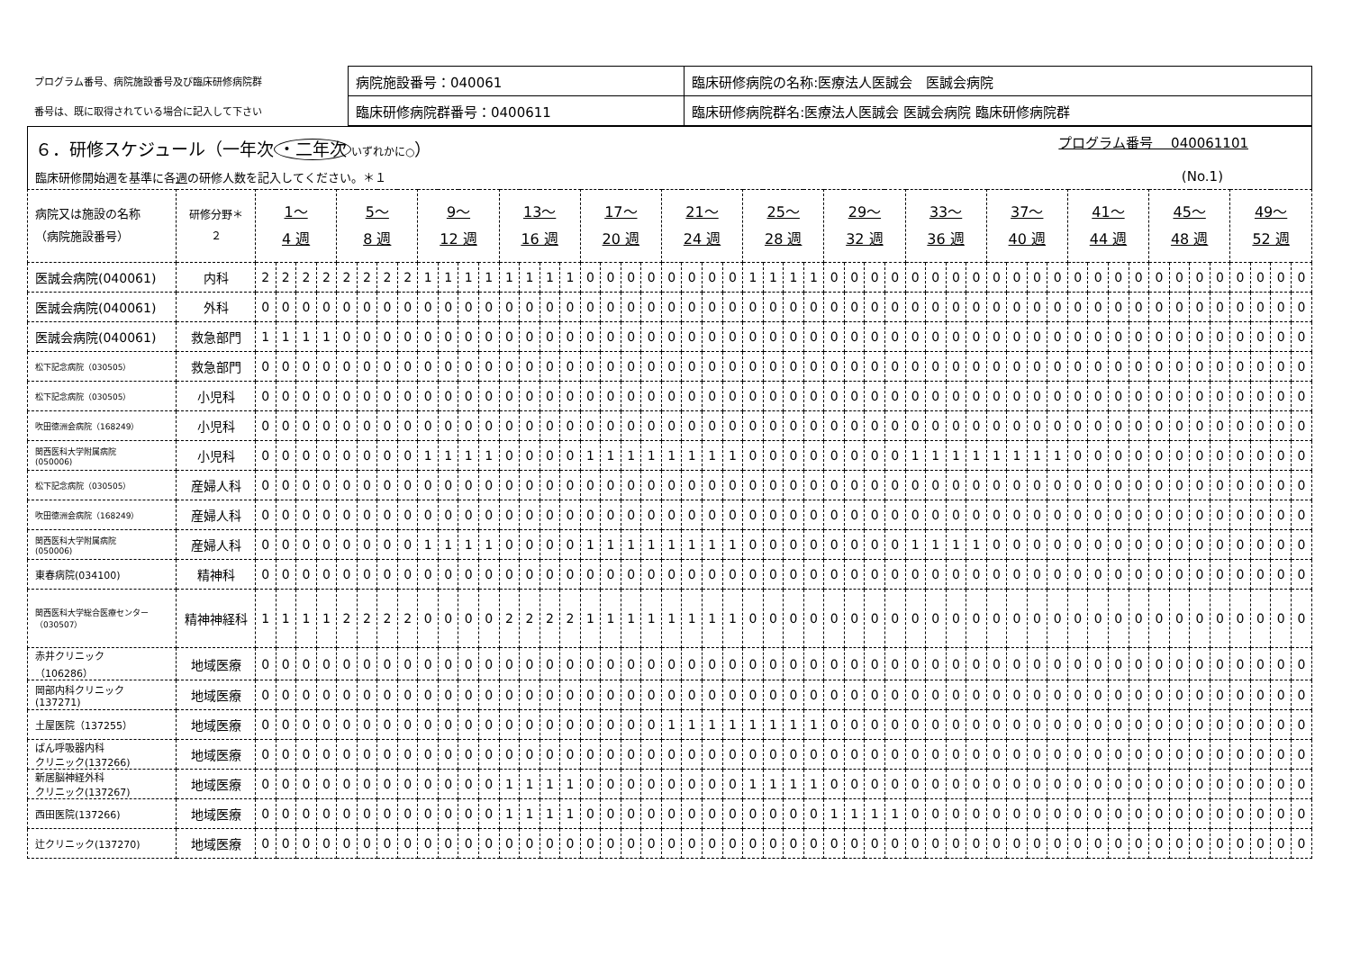| プログラム番号、病院施設番号及び臨床研修病院群 | 病院施設番号：040061 | 臨床研修病院の名称:医療法人医誠会 医誠会病院 |
| 番号は、既に取得されている場合に記入して下さい | 臨床研修病院群番号：0400611 | 臨床研修病院群名:医療法人医誠会 医誠会病院 臨床研修病院群 |
６．研修スケジュール（一年次 ・二年次 いずれかに○）
プログラム番号　 040061101
臨床研修開始週を基準に各週の研修人数を記入してください。＊１ (No.1)
| 病院又は施設の名称 （病院施設番号） | 研修分野＊ ２ | 1～ 4 週 | | | | 5～ 8 週 | | | | 9～ 12 週 | | | | 13～ 16 週 | | | | 17～ 20 週 | | | | 21～ 24 週 | | | | 25～ 28 週 | | | | 29～ 32 週 | | | | 33～ 36 週 | | | | 37～ 40 週 | | | | 41～ 44 週 | | | | 45～ 48 週 | | | | 49～ 52 週 | | | |
| --- | --- | --- | --- | --- | --- | --- | --- | --- | --- | --- | --- | --- | --- | --- | --- | --- | --- | --- | --- | --- | --- | --- | --- | --- | --- | --- | --- | --- | --- | --- | --- | --- | --- | --- | --- | --- | --- | --- | --- | --- | --- | --- | --- | --- | --- | --- | --- | --- | --- | --- | --- | --- | --- |
| 医誠会病院(040061) | 内科 | 2 | 2 | 2 | 2 | 2 | 2 | 2 | 2 | 1 | 1 | 1 | 1 | 1 | 1 | 1 | 1 | 0 | 0 | 0 | 0 | 0 | 0 | 0 | 0 | 1 | 1 | 1 | 1 | 0 | 0 | 0 | 0 | 0 | 0 | 0 | 0 | 0 | 0 | 0 | 0 | 0 | 0 | 0 | 0 | 0 | 0 | 0 | 0 | 0 | 0 | 0 | 0 |
| 医誠会病院(040061) | 外科 | 0 | 0 | 0 | 0 | 0 | 0 | 0 | 0 | 0 | 0 | 0 | 0 | 0 | 0 | 0 | 0 | 0 | 0 | 0 | 0 | 0 | 0 | 0 | 0 | 0 | 0 | 0 | 0 | 0 | 0 | 0 | 0 | 0 | 0 | 0 | 0 | 0 | 0 | 0 | 0 | 0 | 0 | 0 | 0 | 0 | 0 | 0 | 0 | 0 | 0 | 0 | 0 |
| 医誠会病院(040061) | 救急部門 | 1 | 1 | 1 | 1 | 0 | 0 | 0 | 0 | 0 | 0 | 0 | 0 | 0 | 0 | 0 | 0 | 0 | 0 | 0 | 0 | 0 | 0 | 0 | 0 | 0 | 0 | 0 | 0 | 0 | 0 | 0 | 0 | 0 | 0 | 0 | 0 | 0 | 0 | 0 | 0 | 0 | 0 | 0 | 0 | 0 | 0 | 0 | 0 | 0 | 0 | 0 | 0 |
| 松下記念病院（030505） | 救急部門 | 0 | 0 | 0 | 0 | 0 | 0 | 0 | 0 | 0 | 0 | 0 | 0 | 0 | 0 | 0 | 0 | 0 | 0 | 0 | 0 | 0 | 0 | 0 | 0 | 0 | 0 | 0 | 0 | 0 | 0 | 0 | 0 | 0 | 0 | 0 | 0 | 0 | 0 | 0 | 0 | 0 | 0 | 0 | 0 | 0 | 0 | 0 | 0 | 0 | 0 | 0 | 0 |
| 松下記念病院（030505） | 小児科 | 0 | 0 | 0 | 0 | 0 | 0 | 0 | 0 | 0 | 0 | 0 | 0 | 0 | 0 | 0 | 0 | 0 | 0 | 0 | 0 | 0 | 0 | 0 | 0 | 0 | 0 | 0 | 0 | 0 | 0 | 0 | 0 | 0 | 0 | 0 | 0 | 0 | 0 | 0 | 0 | 0 | 0 | 0 | 0 | 0 | 0 | 0 | 0 | 0 | 0 | 0 | 0 |
| 吹田徳洲会病院（168249） | 小児科 | 0 | 0 | 0 | 0 | 0 | 0 | 0 | 0 | 0 | 0 | 0 | 0 | 0 | 0 | 0 | 0 | 0 | 0 | 0 | 0 | 0 | 0 | 0 | 0 | 0 | 0 | 0 | 0 | 0 | 0 | 0 | 0 | 0 | 0 | 0 | 0 | 0 | 0 | 0 | 0 | 0 | 0 | 0 | 0 | 0 | 0 | 0 | 0 | 0 | 0 | 0 | 0 |
| 関西医科大学附属病院 (050006) | 小児科 | 0 | 0 | 0 | 0 | 0 | 0 | 0 | 0 | 1 | 1 | 1 | 1 | 0 | 0 | 0 | 0 | 1 | 1 | 1 | 1 | 1 | 1 | 1 | 1 | 0 | 0 | 0 | 0 | 0 | 0 | 0 | 0 | 1 | 1 | 1 | 1 | 1 | 1 | 1 | 1 | 0 | 0 | 0 | 0 | 0 | 0 | 0 | 0 | 0 | 0 | 0 | 0 |
| 松下記念病院（030505） | 産婦人科 | 0 | 0 | 0 | 0 | 0 | 0 | 0 | 0 | 0 | 0 | 0 | 0 | 0 | 0 | 0 | 0 | 0 | 0 | 0 | 0 | 0 | 0 | 0 | 0 | 0 | 0 | 0 | 0 | 0 | 0 | 0 | 0 | 0 | 0 | 0 | 0 | 0 | 0 | 0 | 0 | 0 | 0 | 0 | 0 | 0 | 0 | 0 | 0 | 0 | 0 | 0 | 0 |
| 吹田徳洲会病院（168249） | 産婦人科 | 0 | 0 | 0 | 0 | 0 | 0 | 0 | 0 | 0 | 0 | 0 | 0 | 0 | 0 | 0 | 0 | 0 | 0 | 0 | 0 | 0 | 0 | 0 | 0 | 0 | 0 | 0 | 0 | 0 | 0 | 0 | 0 | 0 | 0 | 0 | 0 | 0 | 0 | 0 | 0 | 0 | 0 | 0 | 0 | 0 | 0 | 0 | 0 | 0 | 0 | 0 | 0 |
| 関西医科大学附属病院 (050006) | 産婦人科 | 0 | 0 | 0 | 0 | 0 | 0 | 0 | 0 | 1 | 1 | 1 | 1 | 0 | 0 | 0 | 0 | 1 | 1 | 1 | 1 | 1 | 1 | 1 | 1 | 0 | 0 | 0 | 0 | 0 | 0 | 0 | 0 | 1 | 1 | 1 | 1 | 0 | 0 | 0 | 0 | 0 | 0 | 0 | 0 | 0 | 0 | 0 | 0 | 0 | 0 | 0 | 0 |
| 東春病院(034100) | 精神科 | 0 | 0 | 0 | 0 | 0 | 0 | 0 | 0 | 0 | 0 | 0 | 0 | 0 | 0 | 0 | 0 | 0 | 0 | 0 | 0 | 0 | 0 | 0 | 0 | 0 | 0 | 0 | 0 | 0 | 0 | 0 | 0 | 0 | 0 | 0 | 0 | 0 | 0 | 0 | 0 | 0 | 0 | 0 | 0 | 0 | 0 | 0 | 0 | 0 | 0 | 0 | 0 |
| 関西医科大学総合医療センター（030507） | 精神神経科 | 1 | 1 | 1 | 1 | 2 | 2 | 2 | 2 | 0 | 0 | 0 | 0 | 2 | 2 | 2 | 2 | 1 | 1 | 1 | 1 | 1 | 1 | 1 | 1 | 0 | 0 | 0 | 0 | 0 | 0 | 0 | 0 | 0 | 0 | 0 | 0 | 0 | 0 | 0 | 0 | 0 | 0 | 0 | 0 | 0 | 0 | 0 | 0 | 0 | 0 | 0 | 0 |
| 赤井クリニック （106286） | 地域医療 | 0 | 0 | 0 | 0 | 0 | 0 | 0 | 0 | 0 | 0 | 0 | 0 | 0 | 0 | 0 | 0 | 0 | 0 | 0 | 0 | 0 | 0 | 0 | 0 | 0 | 0 | 0 | 0 | 0 | 0 | 0 | 0 | 0 | 0 | 0 | 0 | 0 | 0 | 0 | 0 | 0 | 0 | 0 | 0 | 0 | 0 | 0 | 0 | 0 | 0 | 0 | 0 |
| 岡部内科クリニック (137271) | 地域医療 | 0 | 0 | 0 | 0 | 0 | 0 | 0 | 0 | 0 | 0 | 0 | 0 | 0 | 0 | 0 | 0 | 0 | 0 | 0 | 0 | 0 | 0 | 0 | 0 | 0 | 0 | 0 | 0 | 0 | 0 | 0 | 0 | 0 | 0 | 0 | 0 | 0 | 0 | 0 | 0 | 0 | 0 | 0 | 0 | 0 | 0 | 0 | 0 | 0 | 0 | 0 | 0 |
| 土屋医院（137255） | 地域医療 | 0 | 0 | 0 | 0 | 0 | 0 | 0 | 0 | 0 | 0 | 0 | 0 | 0 | 0 | 0 | 0 | 0 | 0 | 0 | 0 | 1 | 1 | 1 | 1 | 1 | 1 | 1 | 1 | 0 | 0 | 0 | 0 | 0 | 0 | 0 | 0 | 0 | 0 | 0 | 0 | 0 | 0 | 0 | 0 | 0 | 0 | 0 | 0 | 0 | 0 | 0 | 0 |
| ばん呼吸器内科 クリニック(137266) | 地域医療 | 0 | 0 | 0 | 0 | 0 | 0 | 0 | 0 | 0 | 0 | 0 | 0 | 0 | 0 | 0 | 0 | 0 | 0 | 0 | 0 | 0 | 0 | 0 | 0 | 0 | 0 | 0 | 0 | 0 | 0 | 0 | 0 | 0 | 0 | 0 | 0 | 0 | 0 | 0 | 0 | 0 | 0 | 0 | 0 | 0 | 0 | 0 | 0 | 0 | 0 | 0 | 0 |
| 新居脳神経外科 クリニック(137267) | 地域医療 | 0 | 0 | 0 | 0 | 0 | 0 | 0 | 0 | 0 | 0 | 0 | 0 | 1 | 1 | 1 | 1 | 0 | 0 | 0 | 0 | 0 | 0 | 0 | 0 | 1 | 1 | 1 | 1 | 0 | 0 | 0 | 0 | 0 | 0 | 0 | 0 | 0 | 0 | 0 | 0 | 0 | 0 | 0 | 0 | 0 | 0 | 0 | 0 | 0 | 0 | 0 | 0 |
| 西田医院(137266) | 地域医療 | 0 | 0 | 0 | 0 | 0 | 0 | 0 | 0 | 0 | 0 | 0 | 0 | 1 | 1 | 1 | 1 | 0 | 0 | 0 | 0 | 0 | 0 | 0 | 0 | 0 | 0 | 0 | 0 | 1 | 1 | 1 | 1 | 0 | 0 | 0 | 0 | 0 | 0 | 0 | 0 | 0 | 0 | 0 | 0 | 0 | 0 | 0 | 0 | 0 | 0 | 0 | 0 |
| 辻クリニック(137270) | 地域医療 | 0 | 0 | 0 | 0 | 0 | 0 | 0 | 0 | 0 | 0 | 0 | 0 | 0 | 0 | 0 | 0 | 0 | 0 | 0 | 0 | 0 | 0 | 0 | 0 | 0 | 0 | 0 | 0 | 0 | 0 | 0 | 0 | 0 | 0 | 0 | 0 | 0 | 0 | 0 | 0 | 0 | 0 | 0 | 0 | 0 | 0 | 0 | 0 | 0 | 0 | 0 | 0 |